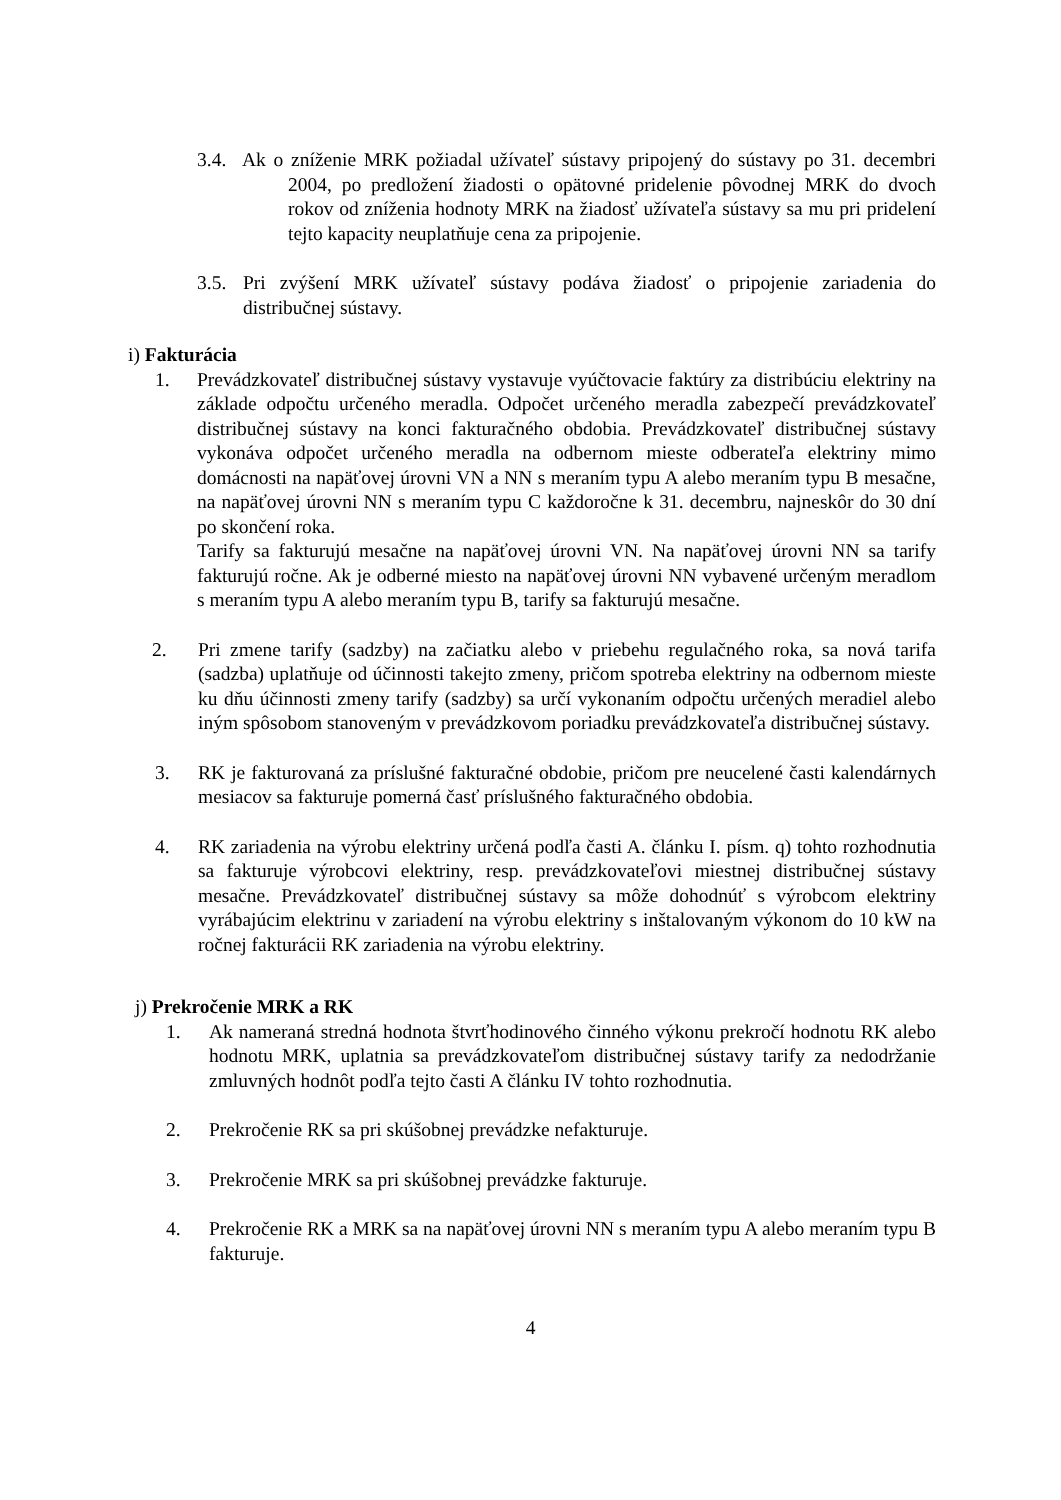3.4. Ak o zníženie MRK požiadal užívateľ sústavy pripojený do sústavy po 31. decembri 2004, po predložení žiadosti o opätovné pridelenie pôvodnej MRK do dvoch rokov od zníženia hodnoty MRK na žiadosť užívateľa sústavy sa mu pri pridelení tejto kapacity neuplatňuje cena za pripojenie.
3.5. Pri zvýšení MRK užívateľ sústavy podáva žiadosť o pripojenie zariadenia do distribučnej sústavy.
i) Fakturácia
1. Prevádzkovateľ distribučnej sústavy vystavuje vyúčtovacie faktúry za distribúciu elektriny na základe odpočtu určeného meradla. Odpočet určeného meradla zabezpečí prevádzkovateľ distribučnej sústavy na konci fakturačného obdobia. Prevádzkovateľ distribučnej sústavy vykonáva odpočet určeného meradla na odbernom mieste odberateľa elektriny mimo domácnosti na napäťovej úrovni VN a NN s meraním typu A alebo meraním typu B mesačne, na napäťovej úrovni NN s meraním typu C každoročne k 31. decembru, najneskôr do 30 dní po skončení roka.
Tarify sa fakturujú mesačne na napäťovej úrovni VN. Na napäťovej úrovni NN sa tarify fakturujú ročne. Ak je odberné miesto na napäťovej úrovni NN vybavené určeným meradlom s meraním typu A alebo meraním typu B, tarify sa fakturujú mesačne.
2. Pri zmene tarify (sadzby) na začiatku alebo v priebehu regulačného roka, sa nová tarifa (sadzba) uplatňuje od účinnosti takejto zmeny, pričom spotreba elektriny na odbernom mieste ku dňu účinnosti zmeny tarify (sadzby) sa určí vykonaním odpočtu určených meradiel alebo iným spôsobom stanoveným v prevádzkovom poriadku prevádzkovateľa distribučnej sústavy.
3. RK je fakturovaná za príslušné fakturačné obdobie, pričom pre neucelené časti kalendárnych mesiacov sa fakturuje pomerná časť príslušného fakturačného obdobia.
4. RK zariadenia na výrobu elektriny určená podľa časti A. článku I. písm. q) tohto rozhodnutia sa fakturuje výrobcovi elektriny, resp. prevádzkovateľovi miestnej distribučnej sústavy mesačne. Prevádzkovateľ distribučnej sústavy sa môže dohodnúť s výrobcom elektriny vyrábajúcim elektrinu v zariadení na výrobu elektriny s inštalovaným výkonom do 10 kW na ročnej fakturácii RK zariadenia na výrobu elektriny.
j) Prekročenie MRK a RK
1. Ak nameraná stredná hodnota štvrťhodinového činného výkonu prekročí hodnotu RK alebo hodnotu MRK, uplatnia sa prevádzkovateľom distribučnej sústavy tarify za nedodržanie zmluvných hodnôt podľa tejto časti A článku IV tohto rozhodnutia.
2. Prekročenie RK sa pri skúšobnej prevádzke nefakturuje.
3. Prekročenie MRK sa pri skúšobnej prevádzke fakturuje.
4. Prekročenie RK a MRK sa na napäťovej úrovni NN s meraním typu A alebo meraním typu B fakturuje.
4